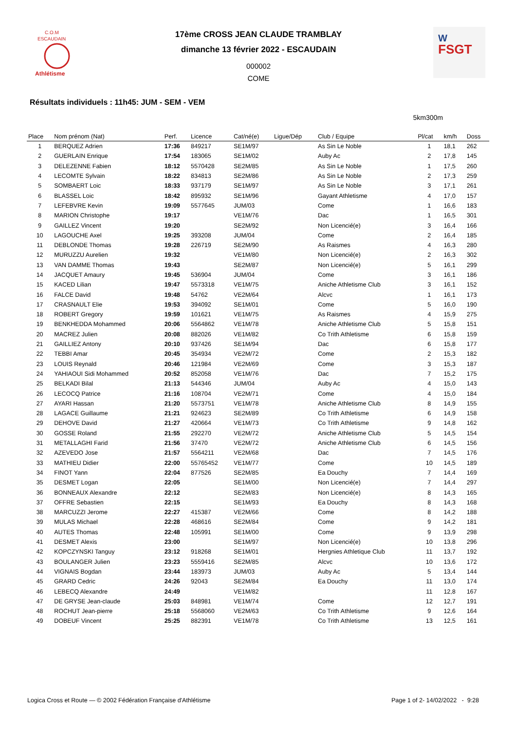C.O.M
ESCAUDAIN
Athlétisme
FSGT
W
17ème CROSS JEAN CLAUDE TRAMBLAY
dimanche 13 février 2022 - ESCAUDAIN
000002
COME
Résultats individuels : 11h45: JUM - SEM - VEM
5km300m
| Place | Nom prénom (Nat) | Perf. | Licence | Cat/né(e) | Ligue/Dép | Club / Equipe | Pl/cat | km/h | Doss |
| --- | --- | --- | --- | --- | --- | --- | --- | --- | --- |
| 1 | BERQUEZ Adrien | 17:36 | 849217 | SE1M/97 | | As Sin Le Noble | 1 | 18,1 | 262 |
| 2 | GUERLAIN Enrique | 17:54 | 183065 | SE1M/02 | | Auby Ac | 2 | 17,8 | 145 |
| 3 | DELEZENNE Fabien | 18:12 | 5570428 | SE2M/85 | | As Sin Le Noble | 1 | 17,5 | 260 |
| 4 | LECOMTE Sylvain | 18:22 | 834813 | SE2M/86 | | As Sin Le Noble | 2 | 17,3 | 259 |
| 5 | SOMBAERT Loic | 18:33 | 937179 | SE1M/97 | | As Sin Le Noble | 3 | 17,1 | 261 |
| 6 | BLASSEL Loic | 18:42 | 895932 | SE1M/96 | | Gayant Athletisme | 4 | 17,0 | 157 |
| 7 | LEFEBVRE Kevin | 19:09 | 5577645 | JUM/03 | | Come | 1 | 16,6 | 183 |
| 8 | MARION Christophe | 19:17 | | VE1M/76 | | Dac | 1 | 16,5 | 301 |
| 9 | GAILLEZ Vincent | 19:20 | | SE2M/92 | | Non Licencié(e) | 3 | 16,4 | 166 |
| 10 | LAGOUCHE Axel | 19:25 | 393208 | JUM/04 | | Come | 2 | 16,4 | 185 |
| 11 | DEBLONDE Thomas | 19:28 | 226719 | SE2M/90 | | As Raismes | 4 | 16,3 | 280 |
| 12 | MURUZZU Aurelien | 19:32 | | VE1M/80 | | Non Licencié(e) | 2 | 16,3 | 302 |
| 13 | VAN DAMME Thomas | 19:43 | | SE2M/87 | | Non Licencié(e) | 5 | 16,1 | 299 |
| 14 | JACQUET Amaury | 19:45 | 536904 | JUM/04 | | Come | 3 | 16,1 | 186 |
| 15 | KACED Lilian | 19:47 | 5573318 | VE1M/75 | | Aniche Athletisme Club | 3 | 16,1 | 152 |
| 16 | FALCE David | 19:48 | 54762 | VE2M/64 | | Alcvc | 1 | 16,1 | 173 |
| 17 | CRASNAULT Elie | 19:53 | 394092 | SE1M/01 | | Come | 5 | 16,0 | 190 |
| 18 | ROBERT Gregory | 19:59 | 101621 | VE1M/75 | | As Raismes | 4 | 15,9 | 275 |
| 19 | BENKHEDDA Mohammed | 20:06 | 5564862 | VE1M/78 | | Aniche Athletisme Club | 5 | 15,8 | 151 |
| 20 | MACREZ Julien | 20:08 | 882026 | VE1M/82 | | Co Trith Athletisme | 6 | 15,8 | 159 |
| 21 | GAILLIEZ Antony | 20:10 | 937426 | SE1M/94 | | Dac | 6 | 15,8 | 177 |
| 22 | TEBBI Amar | 20:45 | 354934 | VE2M/72 | | Come | 2 | 15,3 | 182 |
| 23 | LOUIS Reynald | 20:46 | 121984 | VE2M/69 | | Come | 3 | 15,3 | 187 |
| 24 | YAHIAOUI Sidi Mohammed | 20:52 | 852058 | VE1M/76 | | Dac | 7 | 15,2 | 175 |
| 25 | BELKADI Bilal | 21:13 | 544346 | JUM/04 | | Auby Ac | 4 | 15,0 | 143 |
| 26 | LECOCQ Patrice | 21:16 | 108704 | VE2M/71 | | Come | 4 | 15,0 | 184 |
| 27 | AYARI Hassan | 21:20 | 5573751 | VE1M/78 | | Aniche Athletisme Club | 8 | 14,9 | 155 |
| 28 | LAGACE Guillaume | 21:21 | 924623 | SE2M/89 | | Co Trith Athletisme | 6 | 14,9 | 158 |
| 29 | DEHOVE David | 21:27 | 420664 | VE1M/73 | | Co Trith Athletisme | 9 | 14,8 | 162 |
| 30 | GOSSE Roland | 21:55 | 292270 | VE2M/72 | | Aniche Athletisme Club | 5 | 14,5 | 154 |
| 31 | METALLAGHI Farid | 21:56 | 37470 | VE2M/72 | | Aniche Athletisme Club | 6 | 14,5 | 156 |
| 32 | AZEVEDO Jose | 21:57 | 5564211 | VE2M/68 | | Dac | 7 | 14,5 | 176 |
| 33 | MATHIEU Didier | 22:00 | 55765452 | VE1M/77 | | Come | 10 | 14,5 | 189 |
| 34 | FINOT Yann | 22:04 | 877526 | SE2M/85 | | Ea Douchy | 7 | 14,4 | 169 |
| 35 | DESMET Logan | 22:05 | | SE1M/00 | | Non Licencié(e) | 7 | 14,4 | 297 |
| 36 | BONNEAUX Alexandre | 22:12 | | SE2M/83 | | Non Licencié(e) | 8 | 14,3 | 165 |
| 37 | OFFRE Sebastien | 22:15 | | SE1M/93 | | Ea Douchy | 8 | 14,3 | 168 |
| 38 | MARCUZZI Jerome | 22:27 | 415387 | VE2M/66 | | Come | 8 | 14,2 | 188 |
| 39 | MULAS Michael | 22:28 | 468616 | SE2M/84 | | Come | 9 | 14,2 | 181 |
| 40 | AUTES Thomas | 22:48 | 105991 | SE1M/00 | | Come | 9 | 13,9 | 298 |
| 41 | DESMET Alexis | 23:00 | | SE1M/97 | | Non Licencié(e) | 10 | 13,8 | 296 |
| 42 | KOPCZYNSKI Tanguy | 23:12 | 918268 | SE1M/01 | | Hergnies Athletique Club | 11 | 13,7 | 192 |
| 43 | BOULANGER Julien | 23:23 | 5559416 | SE2M/85 | | Alcvc | 10 | 13,6 | 172 |
| 44 | VIGNAIS Bogdan | 23:44 | 183973 | JUM/03 | | Auby Ac | 5 | 13,4 | 144 |
| 45 | GRARD Cedric | 24:26 | 92043 | SE2M/84 | | Ea Douchy | 11 | 13,0 | 174 |
| 46 | LEBECQ Alexandre | 24:49 | | VE1M/82 | | | 11 | 12,8 | 167 |
| 47 | DE GRYSE Jean-claude | 25:03 | 848981 | VE1M/74 | | Come | 12 | 12,7 | 191 |
| 48 | ROCHUT Jean-pierre | 25:18 | 5568060 | VE2M/63 | | Co Trith Athletisme | 9 | 12,6 | 164 |
| 49 | DOBEUF Vincent | 25:25 | 882391 | VE1M/78 | | Co Trith Athletisme | 13 | 12,5 | 161 |
Logica Cross et Route — © 2002 Fédération Française d'Athlétisme Page 1 of 2- 14/02/2022 - 9:28